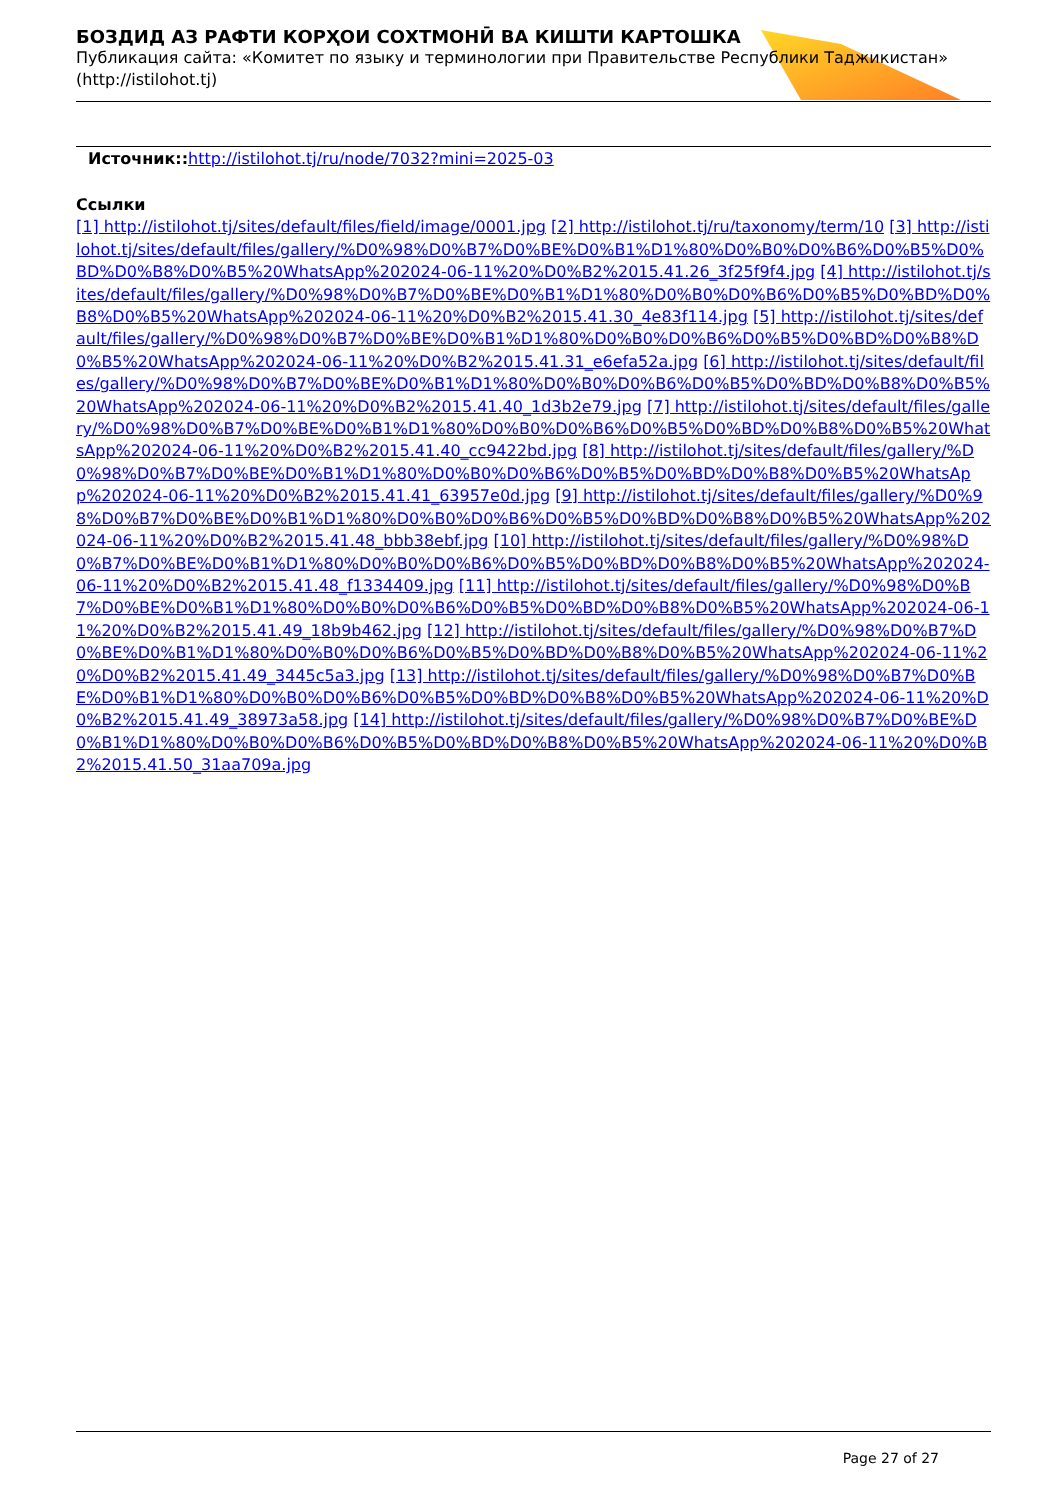БОЗДИД АЗ РАФТИ КОРҲОИ СОХТМОНӢ ВА КИШТИ КАРТОШКА
Публикация сайта: «Комитет по языку и терминологии при Правительстве Республики Таджикистан» (http://istilohot.tj)
Источник:: http://istilohot.tj/ru/node/7032?mini=2025-03
Ссылки
[1] http://istilohot.tj/sites/default/files/field/image/0001.jpg [2] http://istilohot.tj/ru/taxonomy/term/10 [3] http://istilohot.tj/sites/default/files/gallery/%D0%98%D0%B7%D0%BE%D0%B1%D1%80%D0%B0%D0%B6%D0%B5%D0%BD%D0%B8%D0%B5%20WhatsApp%202024-06-11%20%D0%B2%2015.41.26_3f25f9f4.jpg [4] http://istilohot.tj/sites/default/files/gallery/%D0%98%D0%B7%D0%BE%D0%B1%D1%80%D0%B0%D0%B6%D0%B5%D0%BD%D0%B8%D0%B5%20WhatsApp%202024-06-11%20%D0%B2%2015.41.30_4e83f114.jpg [5] http://istilohot.tj/sites/default/files/gallery/%D0%98%D0%B7%D0%BE%D0%B1%D1%80%D0%B0%D0%B6%D0%B5%D0%BD%D0%B8%D0%B5%20WhatsApp%202024-06-11%20%D0%B2%2015.41.31_e6efa52a.jpg [6] http://istilohot.tj/sites/default/files/gallery/%D0%98%D0%B7%D0%BE%D0%B1%D1%80%D0%B0%D0%B6%D0%B5%D0%BD%D0%B8%D0%B5%20WhatsApp%202024-06-11%20%D0%B2%2015.41.40_1d3b2e79.jpg [7] http://istilohot.tj/sites/default/files/gallery/%D0%98%D0%B7%D0%BE%D0%B1%D1%80%D0%B0%D0%B6%D0%B5%D0%BD%D0%B8%D0%B5%20WhatsApp%202024-06-11%20%D0%B2%2015.41.40_cc9422bd.jpg [8] http://istilohot.tj/sites/default/files/gallery/%D0%98%D0%B7%D0%BE%D0%B1%D1%80%D0%B0%D0%B6%D0%B5%D0%BD%D0%B8%D0%B5%20WhatsApp%202024-06-11%20%D0%B2%2015.41.41_63957e0d.jpg [9] http://istilohot.tj/sites/default/files/gallery/%D0%98%D0%B7%D0%BE%D0%B1%D1%80%D0%B0%D0%B6%D0%B5%D0%BD%D0%B8%D0%B5%20WhatsApp%202024-06-11%20%D0%B2%2015.41.48_bbb38ebf.jpg [10] http://istilohot.tj/sites/default/files/gallery/%D0%98%D0%B7%D0%BE%D0%B1%D1%80%D0%B0%D0%B6%D0%B5%D0%BD%D0%B8%D0%B5%20WhatsApp%202024-06-11%20%D0%B2%2015.41.48_f1334409.jpg [11] http://istilohot.tj/sites/default/files/gallery/%D0%98%D0%B7%D0%BE%D0%B1%D1%80%D0%B0%D0%B6%D0%B5%D0%BD%D0%B8%D0%B5%20WhatsApp%202024-06-11%20%D0%B2%2015.41.49_18b9b462.jpg [12] http://istilohot.tj/sites/default/files/gallery/%D0%98%D0%B7%D0%BE%D0%B1%D1%80%D0%B0%D0%B6%D0%B5%D0%BD%D0%B8%D0%B5%20WhatsApp%202024-06-11%20%D0%B2%2015.41.49_3445c5a3.jpg [13] http://istilohot.tj/sites/default/files/gallery/%D0%98%D0%B7%D0%BE%D0%B1%D1%80%D0%B0%D0%B6%D0%B5%D0%BD%D0%B8%D0%B5%20WhatsApp%202024-06-11%20%D0%B2%2015.41.49_38973a58.jpg [14] http://istilohot.tj/sites/default/files/gallery/%D0%98%D0%B7%D0%BE%D0%B1%D1%80%D0%B0%D0%B6%D0%B5%D0%BD%D0%B8%D0%B5%20WhatsApp%202024-06-11%20%D0%B2%2015.41.50_31aa709a.jpg
Page 27 of 27